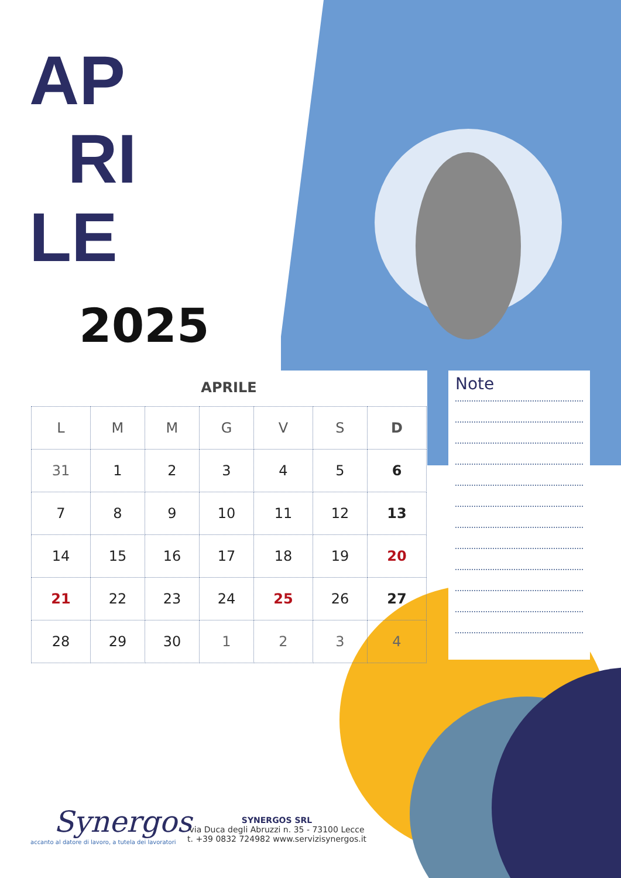AP
RI
LE
2025
APRILE
| L | M | M | G | V | S | D |
| --- | --- | --- | --- | --- | --- | --- |
| 31 | 1 | 2 | 3 | 4 | 5 | 6 |
| 7 | 8 | 9 | 10 | 11 | 12 | 13 |
| 14 | 15 | 16 | 17 | 18 | 19 | 20 |
| 21 | 22 | 23 | 24 | 25 | 26 | 27 |
| 28 | 29 | 30 | 1 | 2 | 3 | 4 |
Note
Synergos
accanto al datore di lavoro, a tutela dei lavoratori
SYNERGOS SRL
via Duca degli Abruzzi n. 35 - 73100 Lecce
t. +39 0832 724982 www.servizisynergos.it